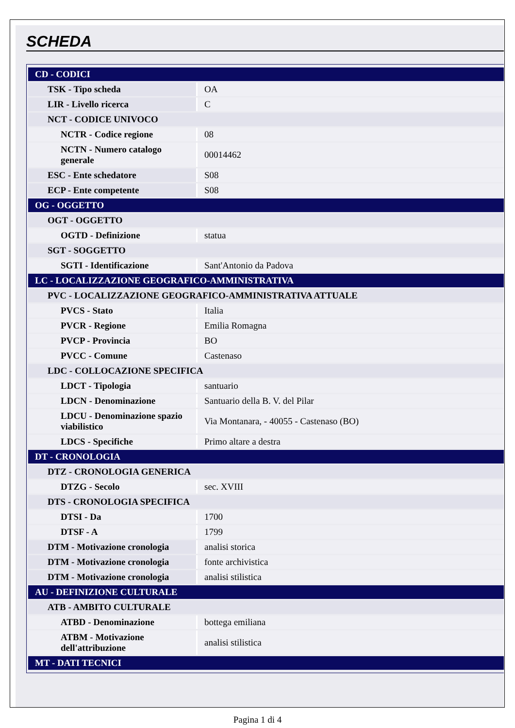SCHEDA
| CD - CODICI | |
| TSK - Tipo scheda | OA |
| LIR - Livello ricerca | C |
| NCT - CODICE UNIVOCO | |
| NCTR - Codice regione | 08 |
| NCTN - Numero catalogo generale | 00014462 |
| ESC - Ente schedatore | S08 |
| ECP - Ente competente | S08 |
| OG - OGGETTO | |
| OGT - OGGETTO | |
| OGTD - Definizione | statua |
| SGT - SOGGETTO | |
| SGTI - Identificazione | Sant'Antonio da Padova |
| LC - LOCALIZZAZIONE GEOGRAFICO-AMMINISTRATIVA | |
| PVC - LOCALIZZAZIONE GEOGRAFICO-AMMINISTRATIVA ATTUALE | |
| PVCS - Stato | Italia |
| PVCR - Regione | Emilia Romagna |
| PVCP - Provincia | BO |
| PVCC - Comune | Castenaso |
| LDC - COLLOCAZIONE SPECIFICA | |
| LDCT - Tipologia | santuario |
| LDCN - Denominazione | Santuario della B. V. del Pilar |
| LDCU - Denominazione spazio viabilistico | Via Montanara, - 40055 - Castenaso (BO) |
| LDCS - Specifiche | Primo altare a destra |
| DT - CRONOLOGIA | |
| DTZ - CRONOLOGIA GENERICA | |
| DTZG - Secolo | sec. XVIII |
| DTS - CRONOLOGIA SPECIFICA | |
| DTSI - Da | 1700 |
| DTSF - A | 1799 |
| DTM - Motivazione cronologia | analisi storica |
| DTM - Motivazione cronologia | fonte archivistica |
| DTM - Motivazione cronologia | analisi stilistica |
| AU - DEFINIZIONE CULTURALE | |
| ATB - AMBITO CULTURALE | |
| ATBD - Denominazione | bottega emiliana |
| ATBM - Motivazione dell'attribuzione | analisi stilistica |
| MT - DATI TECNICI | |
Pagina 1 di 4